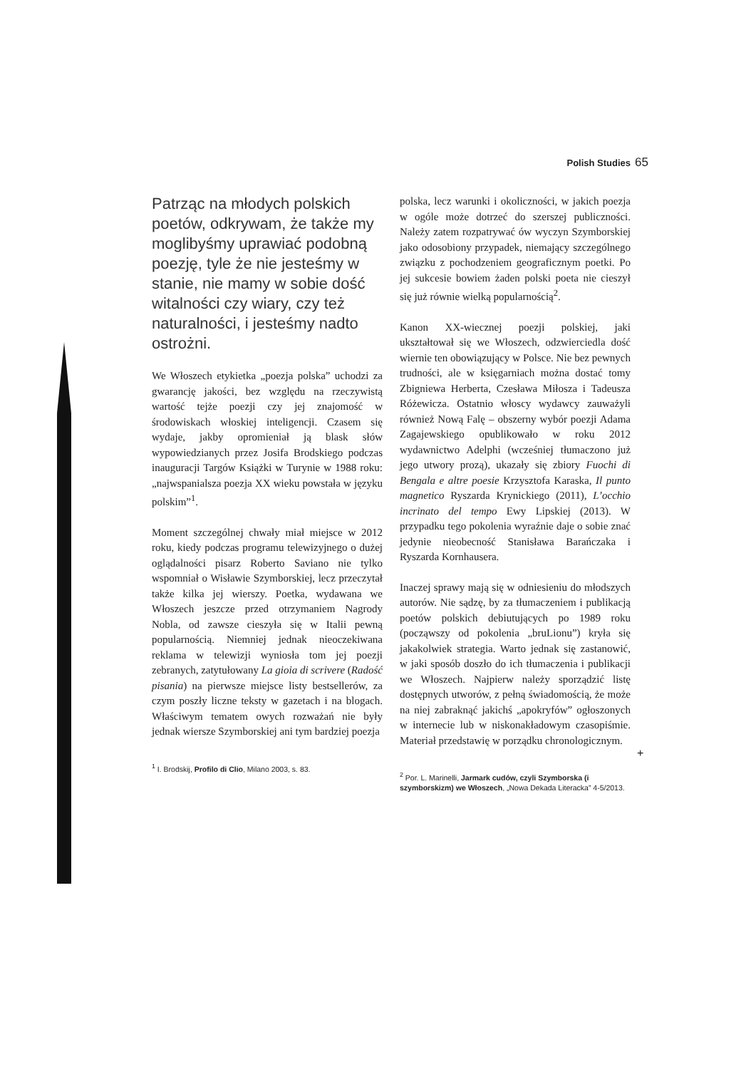Polish Studies 65
Patrząc na młodych polskich poetów, odkrywam, że także my moglibyśmy uprawiać podobną poezję, tyle że nie jesteśmy w stanie, nie mamy w sobie dość witalności czy wiary, czy też naturalności, i jesteśmy nadto ostrożni.
We Włoszech etykietka „poezja polska” uchodzi za gwarancję jakości, bez względu na rzeczywistą wartość tejże poezji czy jej znajomość w środowiskach włoskiej inteligencji. Czasem się wydaje, jakby opromieniał ją blask słów wypowiedzianych przez Josifa Brodskiego podczas inauguracji Targów Książki w Turynie w 1988 roku: „najwspanialsza poezja XX wieku powstała w języku polskim”<sup>1</sup>.
Moment szczególnej chwały miał miejsce w 2012 roku, kiedy podczas programu telewizyjnego o dużej oglądalności pisarz Roberto Saviano nie tylko wspomniał o Wisławie Szymborskiej, lecz przeczytał także kilka jej wierszy. Poetka, wydawana we Włoszech jeszcze przed otrzymaniem Nagrody Nobla, od zawsze cieszyła się w Italii pewną popularnością. Niemniej jednak nieoczekiwana reklama w telewizji wyniosła tom jej poezji zebranych, zatytułowany La gioia di scrivere (Radość pisania) na pierwsze miejsce listy bestsellerów, za czym poszły liczne teksty w gazetach i na blogach. Właściwym tematem owych rozważań nie były jednak wiersze Szymborskiej ani tym bardziej poezja
<sup>1</sup> I. Brodskij, Profilo di Clio, Milano 2003, s. 83.
polska, lecz warunki i okoliczności, w jakich poezja w ogóle może dotrzeć do szerszej publiczności. Należy zatem rozpatrywać ów wyczyn Szymborskiej jako odosobiony przypadek, niemający szczególnego związku z pochodzeniem geograficznym poetki. Po jej sukcesie bowiem żaden polski poeta nie cieszył się już równie wielką popularnością<sup>2</sup>.
Kanon XX-wiecznej poezji polskiej, jaki ukształtował się we Włoszech, odzwierciedla dość wiernie ten obowiązujący w Polsce. Nie bez pewnych trudności, ale w księgarniach można dostać tomy Zbigniewa Herberta, Czesława Miłosza i Tadeusza Różewicza. Ostatnio włoscy wydawcy zauważyli również Nową Falę – obszerny wybór poezji Adama Zagajewskiego opublikowało w roku 2012 wydawnictwo Adelphi (wcześniej tłumaczono już jego utwory prozą), ukazały się zbiory Fuochi di Bengala e altre poesie Krzysztofa Karaska, Il punto magnetico Ryszarda Krynickiego (2011), L’occhio incrinato del tempo Ewy Lipskiej (2013). W przypadku tego pokolenia wyraźnie daje o sobie znać jedynie nieobecność Stanisława Barańczaka i Ryszarda Kornhausera.
Inaczej sprawy mają się w odniesieniu do młodszych autorów. Nie sądzę, by za tłumaczeniem i publikacją poetów polskich debiutujących po 1989 roku (począwszy od pokolenia „bruLionu”) kryła się jakakolwiek strategia. Warto jednak się zastanowić, w jaki sposób doszło do ich tłumaczenia i publikacji we Włoszech. Najpierw należy sporządzić listę dostępnych utworów, z pełną świadomością, że może na niej zabraknąć jakichś „apokryfów” ogłoszonych w internecie lub w niskonakładowym czasopiśmie. Materiał przedstawię w porządku chronologicznym.
<sup>2</sup> Por. L. Marinelli, Jarmark cudów, czyli Szymborska (i szymborskizm) we Włoszech, „Nowa Dekada Literacka” 4-5/2013.
+